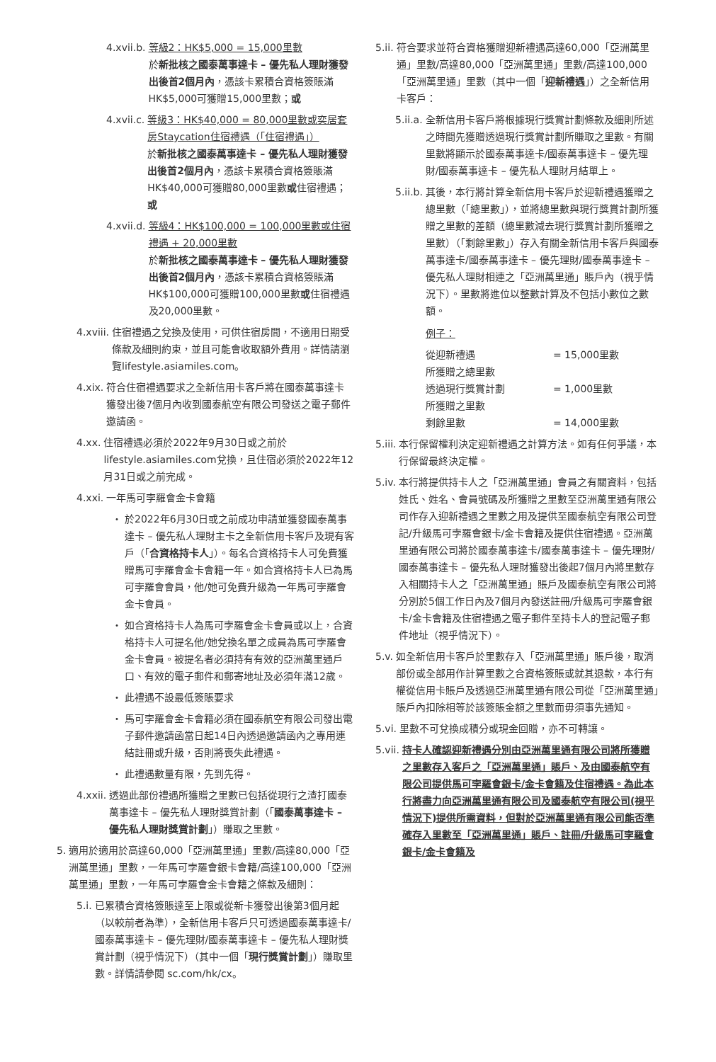4.xvii.b. 等級2：HK$5,000 = 15,000里數
於新批核之國泰萬事達卡 – 優先私人理財獲發出後首2個月內，憑該卡累積合資格簽賬滿HK$5,000可獲贈15,000里數；或
4.xvii.c. 等級3：HK$40,000 = 80,000里數或奕居套房Staycation住宿禮遇（「住宿禮遇」）
於新批核之國泰萬事達卡 – 優先私人理財獲發出後首2個月內，憑該卡累積合資格簽賬滿HK$40,000可獲贈80,000里數或住宿禮遇；或
4.xvii.d. 等級4：HK$100,000 = 100,000里數或住宿禮遇 + 20,000里數
於新批核之國泰萬事達卡 – 優先私人理財獲發出後首2個月內，憑該卡累積合資格簽賬滿HK$100,000可獲贈100,000里數或住宿禮遇及20,000里數。
4.xviii. 住宿禮遇之兌換及使用，可供住宿房間，不適用日期受條款及細則約束，並且可能會收取額外費用。詳情請瀏覽lifestyle.asiamiles.com。
4.xix. 符合住宿禮遇要求之全新信用卡客戶將在國泰萬事達卡獲發出後7個月內收到國泰航空有限公司發送之電子郵件邀請函。
4.xx. 住宿禮遇必須於2022年9月30日或之前於lifestyle.asiamiles.com兌換，且住宿必須於2022年12月31日或之前完成。
4.xxi. 一年馬可孛羅會金卡會籍
・ 於2022年6月30日或之前成功申請並獲發國泰萬事達卡 – 優先私人理財主卡之全新信用卡客戶及現有客戶（「合資格持卡人」）。每名合資格持卡人可免費獲贈馬可孛羅會金卡會籍一年。如合資格持卡人已為馬可孛羅會會員，他/她可免費升級為一年馬可孛羅會金卡會員。
・ 如合資格持卡人為馬可孛羅會金卡會員或以上，合資格持卡人可提名他/她兌換名單之成員為馬可孛羅會金卡會員。被提名者必須持有有效的亞洲萬里通戶口、有效的電子郵件和郵寄地址及必須年滿12歲。
・ 此禮遇不設最低簽賬要求
・ 馬可孛羅會金卡會籍必須在國泰航空有限公司發出電子郵件邀請函當日起14日內透過邀請函內之專用連結註冊或升級，否則將喪失此禮遇。
・ 此禮遇數量有限，先到先得。
4.xxii. 透過此部份禮遇所獲贈之里數已包括從現行之渣打國泰萬事達卡 – 優先私人理財獎賞計劃（「國泰萬事達卡 – 優先私人理財獎賞計劃」）賺取之里數。
5. 適用於適用於高達60,000「亞洲萬里通」里數/高達80,000「亞洲萬里通」里數，一年馬可孛羅會銀卡會籍/高達100,000「亞洲萬里通」里數，一年馬可孛羅會金卡會籍之條款及細則：
5.i. 已累積合資格簽賬達至上限或從新卡獲發出後第3個月起（以較前者為準），全新信用卡客戶只可透過國泰萬事達卡/國泰萬事達卡 – 優先理財/國泰萬事達卡 – 優先私人理財獎賞計劃（視乎情況下）（其中一個「現行獎賞計劃」）賺取里數。詳情請參閱 sc.com/hk/cx。
5.ii. 符合要求並符合資格獲贈迎新禮遇高達60,000「亞洲萬里通」里數/高達80,000「亞洲萬里通」里數/高達100,000「亞洲萬里通」里數（其中一個「迎新禮遇」）之全新信用卡客戶：
5.ii.a. 全新信用卡客戶將根據現行獎賞計劃條款及細則所述之時間先獲贈透過現行獎賞計劃所賺取之里數。有關里數將顯示於國泰萬事達卡/國泰萬事達卡 – 優先理財/國泰萬事達卡 – 優先私人理財月結單上。
5.ii.b. 其後，本行將計算全新信用卡客戶於迎新禮遇獲贈之總里數（「總里數」），並將總里數與現行獎賞計劃所獲贈之里數的差額（總里數減去現行獎賞計劃所獲贈之里數）（「剩餘里數」）存入有關全新信用卡客戶與國泰萬事達卡/國泰萬事達卡 – 優先理財/國泰萬事達卡 – 優先私人理財相連之「亞洲萬里通」賬戶內（視乎情況下）。里數將進位以整數計算及不包括小數位之數額。
例子：
從迎新禮遇
所獲贈之總里數 = 15,000里數
透過現行獎賞計劃
所獲贈之里數 = 1,000里數
剩餘里數 = 14,000里數
5.iii. 本行保留權利決定迎新禮遇之計算方法。如有任何爭議，本行保留最終決定權。
5.iv. 本行將提供持卡人之「亞洲萬里通」會員之有關資料，包括姓氏、姓名、會員號碼及所獲贈之里數至亞洲萬里通有限公司作存入迎新禮遇之里數之用及提供至國泰航空有限公司登記/升級馬可孛羅會銀卡/金卡會籍及提供住宿禮遇。亞洲萬里通有限公司將於國泰萬事達卡/國泰萬事達卡 – 優先理財/國泰萬事達卡 – 優先私人理財獲發出後起7個月內將里數存入相關持卡人之「亞洲萬里通」賬戶及國泰航空有限公司將分別於5個工作日內及7個月內發送註冊/升級馬可孛羅會銀卡/金卡會籍及住宿禮遇之電子郵件至持卡人的登記電子郵件地址（視乎情況下）。
5.v. 如全新信用卡客戶於里數存入「亞洲萬里通」賬戶後，取消部份或全部用作計算里數之合資格簽賬或就其退款，本行有權從信用卡賬戶及透過亞洲萬里通有限公司從「亞洲萬里通」賬戶內扣除相等於該簽賬金額之里數而毋須事先通知。
5.vi. 里數不可兌換成積分或現金回贈，亦不可轉讓。
5.vii. 持卡人確認迎新禮遇分別由亞洲萬里通有限公司將所獲贈之里數存入客戶之「亞洲萬里通」賬戶、及由國泰航空有限公司提供馬可孛羅會銀卡/金卡會籍及住宿禮遇。為此本行將盡力向亞洲萬里通有限公司及國泰航空有限公司(視乎情況下)提供所需資料，但對於亞洲萬里通有限公司能否準確存入里數至「亞洲萬里通」賬戶、註冊/升級馬可孛羅會銀卡/金卡會籍及